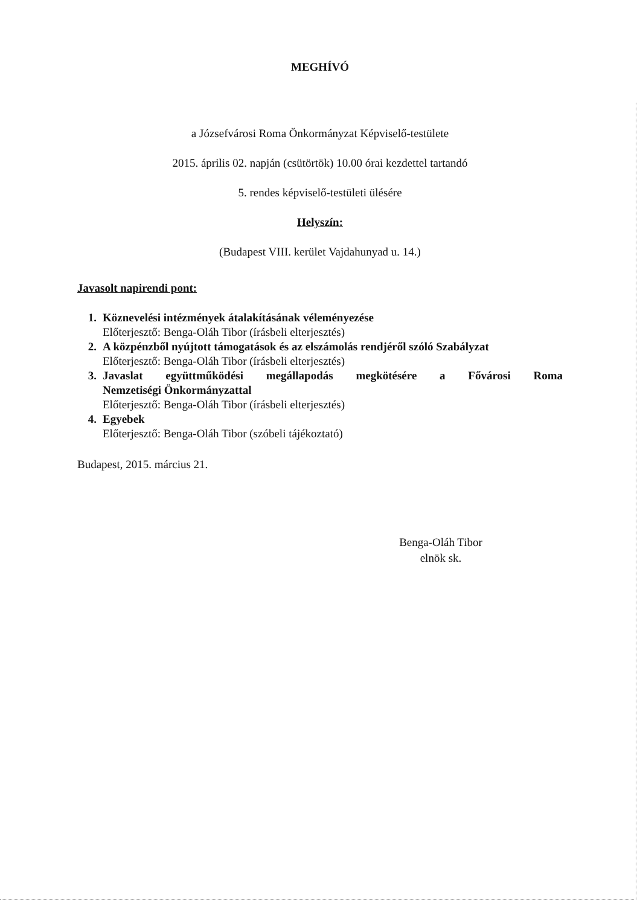MEGHÍVÓ
a Józsefvárosi Roma Önkormányzat Képviselő-testülete
2015. április 02. napján (csütörtök) 10.00 órai kezdettel tartandó
5. rendes képviselő-testületi ülésére
Helyszín:
(Budapest VIII. kerület Vajdahunyad u. 14.)
Javasolt napirendi pont:
1. Köznevelési intézmények átalakításának véleményezése
Előterjesztő: Benga-Oláh Tibor (írásbeli elterjesztés)
2. A közpénzből nyújtott támogatások és az elszámolás rendjéről szóló Szabályzat
Előterjesztő: Benga-Oláh Tibor (írásbeli elterjesztés)
3. Javaslat együttműködési megállapodás megkötésére a Fővárosi Roma
Nemzetiségi Önkormányzattal
Előterjesztő: Benga-Oláh Tibor (írásbeli elterjesztés)
4. Egyebek
Előterjesztő: Benga-Oláh Tibor (szóbeli tájékoztató)
Budapest, 2015. március 21.
Benga-Oláh Tibor
elnök sk.